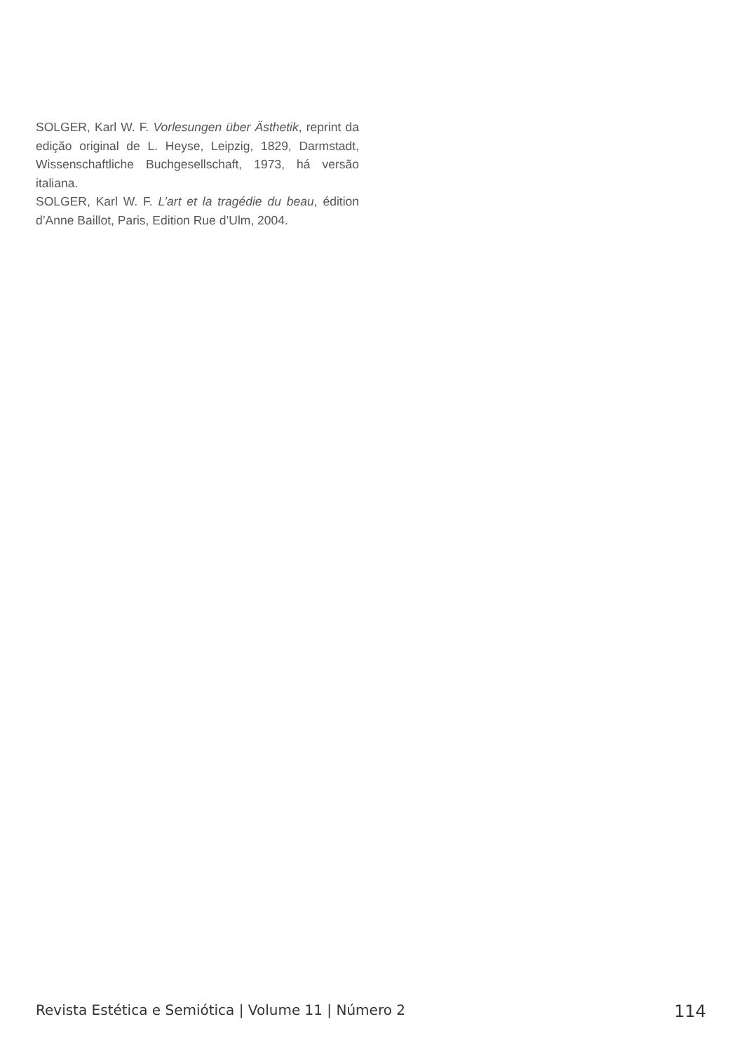SOLGER, Karl W. F. Vorlesungen über Ästhetik, reprint da edição original de L. Heyse, Leipzig, 1829, Darmstadt, Wissenschaftliche Buchgesellschaft, 1973, há versão italiana.
SOLGER, Karl W. F. L’art et la tragédie du beau, édition d’Anne Baillot, Paris, Edition Rue d’Ulm, 2004.
Revista Estética e Semiótica | Volume 11 | Número 2 114